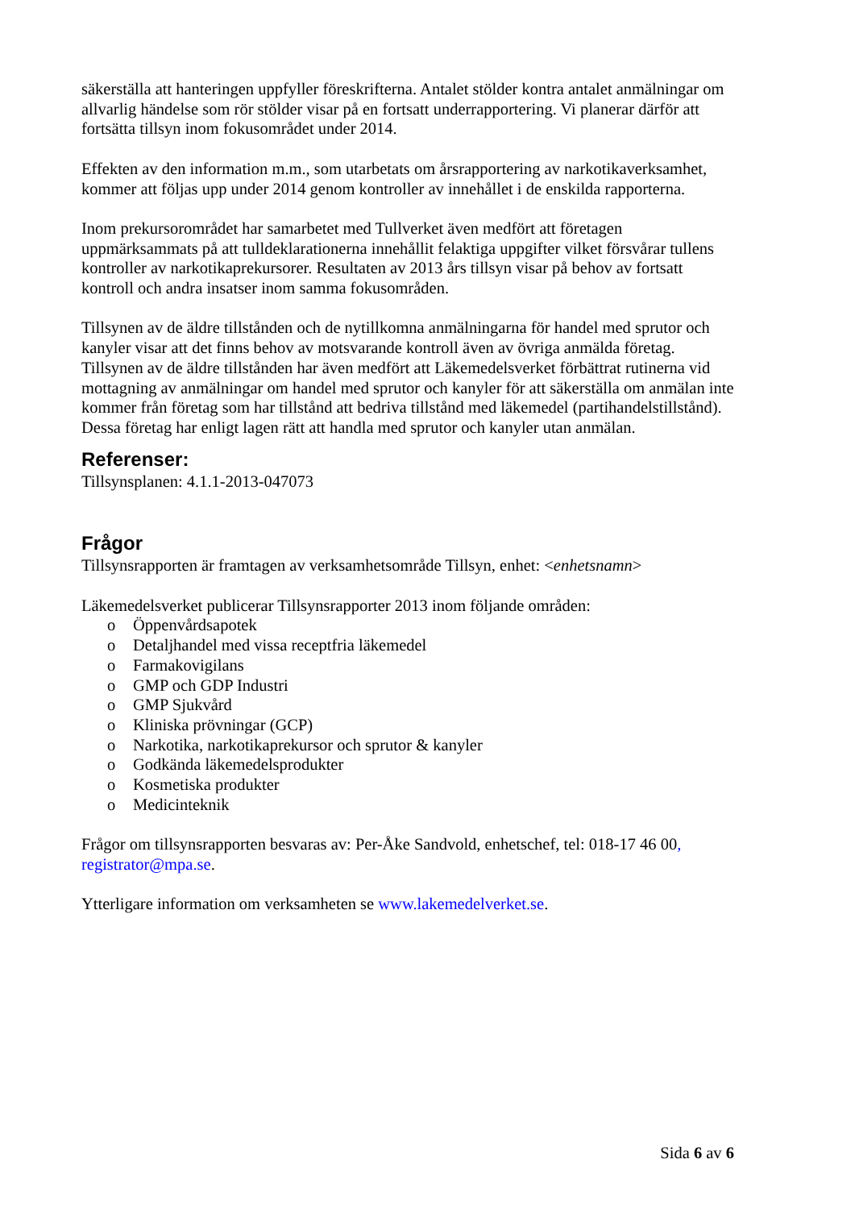säkerställa att hanteringen uppfyller föreskrifterna. Antalet stölder kontra antalet anmälningar om allvarlig händelse som rör stölder visar på en fortsatt underrapportering. Vi planerar därför att fortsätta tillsyn inom fokusområdet under 2014.
Effekten av den information m.m., som utarbetats om årsrapportering av narkotikaverksamhet, kommer att följas upp under 2014 genom kontroller av innehållet i de enskilda rapporterna.
Inom prekursorområdet har samarbetet med Tullverket även medfört att företagen uppmärksammats på att tulldeklarationerna innehållit felaktiga uppgifter vilket försvårar tullens kontroller av narkotikaprekursorer. Resultaten av 2013 års tillsyn visar på behov av fortsatt kontroll och andra insatser inom samma fokusområden.
Tillsynen av de äldre tillstånden och de nytillkomna anmälningarna för handel med sprutor och kanyler visar att det finns behov av motsvarande kontroll även av övriga anmälda företag. Tillsynen av de äldre tillstånden har även medfört att Läkemedelsverket förbättrat rutinerna vid mottagning av anmälningar om handel med sprutor och kanyler för att säkerställa om anmälan inte kommer från företag som har tillstånd att bedriva tillstånd med läkemedel (partihandelstillstånd). Dessa företag har enligt lagen rätt att handla med sprutor och kanyler utan anmälan.
Referenser:
Tillsynsplanen: 4.1.1-2013-047073
Frågor
Tillsynsrapporten är framtagen av verksamhetsområde Tillsyn, enhet: <enhetsnamn>
Läkemedelsverket publicerar Tillsynsrapporter 2013 inom följande områden:
o Öppenvårdsapotek
o Detaljhandel med vissa receptfria läkemedel
o Farmakovigilans
o GMP och GDP Industri
o GMP Sjukvård
o Kliniska prövningar (GCP)
o Narkotika, narkotikaprekursor och sprutor & kanyler
o Godkända läkemedelsprodukter
o Kosmetiska produkter
o Medicinteknik
Frågor om tillsynsrapporten besvaras av: Per-Åke Sandvold, enhetschef, tel: 018-17 46 00, registrator@mpa.se.
Ytterligare information om verksamheten se www.lakemedelverket.se.
Sida 6 av 6